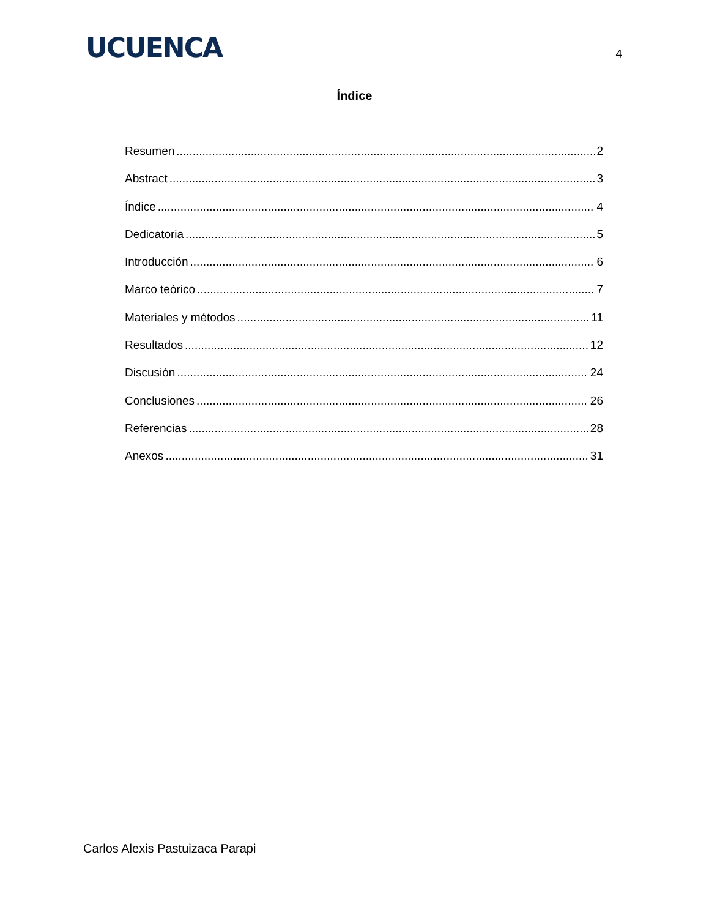UCUENCA
4
Índice
Resumen 2
Abstract 3
Índice 4
Dedicatoria 5
Introducción 6
Marco teórico 7
Materiales y métodos 11
Resultados 12
Discusión 24
Conclusiones 26
Referencias 28
Anexos 31
Carlos Alexis Pastuizaca Parapi